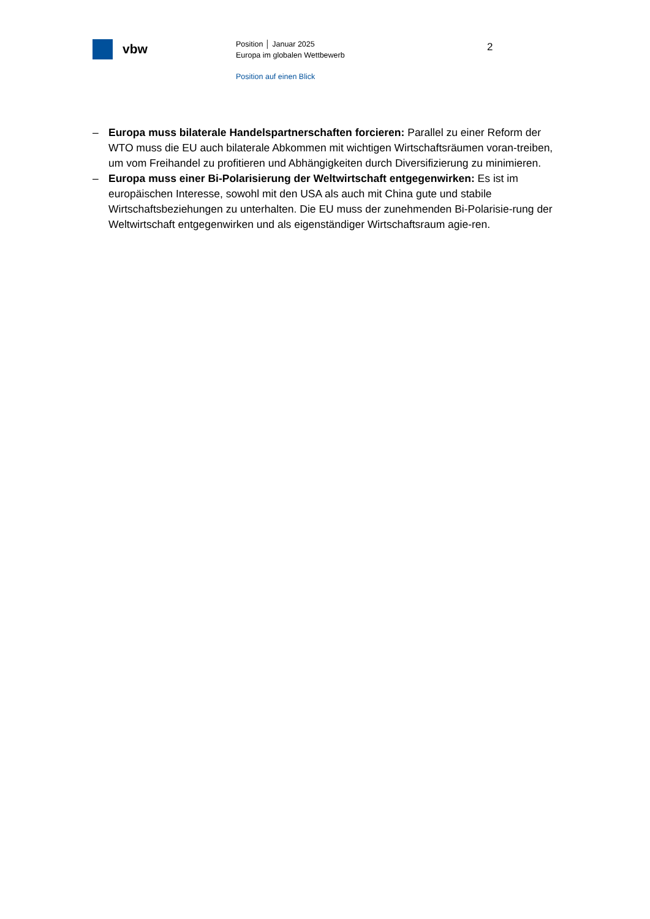vbw
Position │ Januar 2025
Europa im globalen Wettbewerb
Position auf einen Blick
2
– Europa muss bilaterale Handelspartnerschaften forcieren: Parallel zu einer Reform der WTO muss die EU auch bilaterale Abkommen mit wichtigen Wirtschaftsräumen voran-treiben, um vom Freihandel zu profitieren und Abhängigkeiten durch Diversifizierung zu minimieren.
– Europa muss einer Bi-Polarisierung der Weltwirtschaft entgegenwirken: Es ist im europäischen Interesse, sowohl mit den USA als auch mit China gute und stabile Wirtschaftsbeziehungen zu unterhalten. Die EU muss der zunehmenden Bi-Polarisie-rung der Weltwirtschaft entgegenwirken und als eigenständiger Wirtschaftsraum agie-ren.